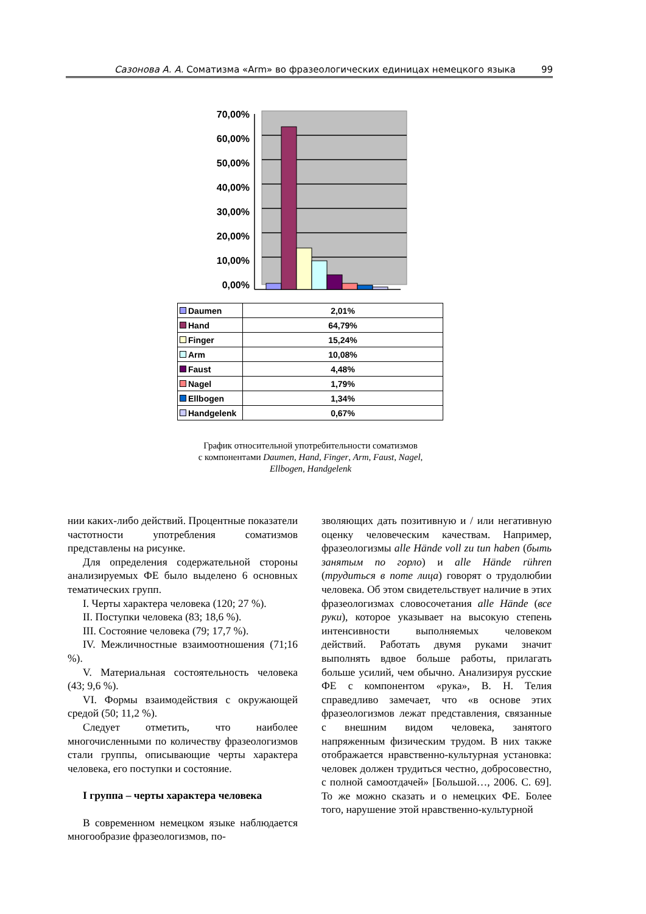Сазонова А. А. Соматизма «Arm» во фразеологических единицах немецкого языка 99
70,00%
60,00%
50,00%
40,00%
30,00%
20,00%
10,00%
0,00%
| Daumen | 2,01% |
| Hand | 64,79% |
| Finger | 15,24% |
| Arm | 10,08% |
| Faust | 4,48% |
| Nagel | 1,79% |
| Ellbogen | 1,34% |
| Handgelenk | 0,67% |
График относительной употребительности соматизмов
с компонентами Daumen, Hand, Finger, Arm, Faust, Nagel,
Ellbogen, Handgelenk
нии каких-либо действий. Процентные показатели частотности употребления соматизмов представлены на рисунке.
Для определения содержательной стороны анализируемых ФЕ было выделено 6 основных тематических групп.
I. Черты характера человека (120; 27 %).
II. Поступки человека (83; 18,6 %).
III. Состояние человека (79; 17,7 %).
IV. Межличностные взаимоотношения (71;16 %).
V. Материальная состоятельность человека (43; 9,6 %).
VI. Формы взаимодействия с окружающей средой (50; 11,2 %).
Следует отметить, что наиболее многочисленными по количеству фразеологизмов стали группы, описывающие черты характера человека, его поступки и состояние.
I группа – черты характера человека
В современном немецком языке наблюдается многообразие фразеологизмов, по-
зволяющих дать позитивную и / или негативную оценку человеческим качествам. Например, фразеологизмы alle Hände voll zu tun haben (быть занятым по горло) и alle Hände rühren (трудиться в поте лица) говорят о трудолюбии человека. Об этом свидетельствует наличие в этих фразеологизмах словосочетания alle Hände (все руки), которое указывает на высокую степень интенсивности выполняемых человеком действий. Работать двумя руками значит выполнять вдвое больше работы, прилагать больше усилий, чем обычно. Анализируя русские ФЕ с компонентом «рука», В. Н. Телия справедливо замечает, что «в основе этих фразеологизмов лежат представления, связанные с внешним видом человека, занятого напряженным физическим трудом. В них также отображается нравственно-культурная установка: человек должен трудиться честно, добросовестно, с полной самоотдачей» [Большой…, 2006. С. 69]. То же можно сказать и о немецких ФЕ. Более того, нарушение этой нравственно-культурной